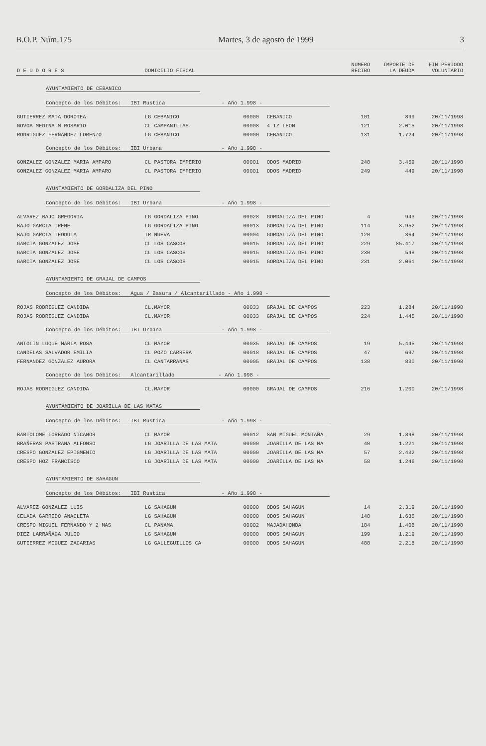B.O.P. Núm.175 Martes, 3 de agosto de 1999 3
| D E U D O R E S | DOMICILIO FISCAL | | | NUMERO RECIBO | IMPORTE DE LA DEUDA | FIN PERIODO VOLUNTARIO |
| --- | --- | --- | --- | --- | --- | --- |
| AYUNTAMIENTO DE CEBANICO | | | | | | |
| Concepto de los Débitos: IBI Rustica - Año 1.998 - | | | | | | |
| GUTIERREZ MATA DOROTEA | LG CEBANICO | 00000 | CEBANICO | 101 | 899 | 20/11/1998 |
| NOVOA MEDINA M ROSARIO | CL CAMPANILLAS | 00008 | 4 IZ LEON | 121 | 2.015 | 20/11/1998 |
| RODRIGUEZ FERNANDEZ LORENZO | LG CEBANICO | 00000 | CEBANICO | 131 | 1.724 | 20/11/1998 |
| Concepto de los Débitos: IBI Urbana - Año 1.998 - | | | | | | |
| GONZALEZ GONZALEZ MARIA AMPARO | CL PASTORA IMPERIO | 00001 | ODOS MADRID | 248 | 3.459 | 20/11/1998 |
| GONZALEZ GONZALEZ MARIA AMPARO | CL PASTORA IMPERIO | 00001 | ODOS MADRID | 249 | 449 | 20/11/1998 |
| AYUNTAMIENTO DE GORDALIZA DEL PINO | | | | | | |
| Concepto de los Débitos: IBI Urbana - Año 1.998 - | | | | | | |
| ALVAREZ BAJO GREGORIA | LG GORDALIZA PINO | 00028 | GORDALIZA DEL PINO | 4 | 943 | 20/11/1998 |
| BAJO GARCIA IRENE | LG GORDALIZA PINO | 00013 | GORDALIZA DEL PINO | 114 | 3.952 | 20/11/1998 |
| BAJO GARCIA TEODULA | TR NUEVA | 00004 | GORDALIZA DEL PINO | 120 | 864 | 20/11/1998 |
| GARCIA GONZALEZ JOSE | CL LOS CASCOS | 00015 | GORDALIZA DEL PINO | 229 | 85.417 | 20/11/1998 |
| GARCIA GONZALEZ JOSE | CL LOS CASCOS | 00015 | GORDALIZA DEL PINO | 230 | 548 | 20/11/1998 |
| GARCIA GONZALEZ JOSE | CL LOS CASCOS | 00015 | GORDALIZA DEL PINO | 231 | 2.061 | 20/11/1998 |
| AYUNTAMIENTO DE GRAJAL DE CAMPOS | | | | | | |
| Concepto de los Débitos: Agua / Basura / Alcantarillado - Año 1.998 - | | | | | | |
| ROJAS RODRIGUEZ CANDIDA | CL.MAYOR | 00033 | GRAJAL DE CAMPOS | 223 | 1.284 | 20/11/1998 |
| ROJAS RODRIGUEZ CANDIDA | CL.MAYOR | 00033 | GRAJAL DE CAMPOS | 224 | 1.445 | 20/11/1998 |
| Concepto de los Débitos: IBI Urbana - Año 1.998 - | | | | | | |
| ANTOLIN LUQUE MARIA ROSA | CL MAYOR | 00035 | GRAJAL DE CAMPOS | 19 | 5.445 | 20/11/1998 |
| CANDELAS SALVADOR EMILIA | CL POZO CARRERA | 00018 | GRAJAL DE CAMPOS | 47 | 697 | 20/11/1998 |
| FERNANDEZ GONZALEZ AURORA | CL CANTARRANAS | 00005 | GRAJAL DE CAMPOS | 138 | 830 | 20/11/1998 |
| Concepto de los Débitos: Alcantarillado - Año 1.998 - | | | | | | |
| ROJAS RODRIGUEZ CANDIDA | CL.MAYOR | 00000 | GRAJAL DE CAMPOS | 216 | 1.200 | 20/11/1998 |
| AYUNTAMIENTO DE JOARILLA DE LAS MATAS | | | | | | |
| Concepto de los Débitos: IBI Rustica - Año 1.998 - | | | | | | |
| BARTOLOME TORBADO NICANOR | CL MAYOR | 00012 | SAN MIGUEL MONTAÑA | 29 | 1.898 | 20/11/1998 |
| BRAÑERAS PASTRANA ALFONSO | LG JOARILLA DE LAS MATA | 00000 | JOARILLA DE LAS MA | 40 | 1.221 | 20/11/1998 |
| CRESPO GONZALEZ EPIGMENIO | LG JOARILLA DE LAS MATA | 00000 | JOARILLA DE LAS MA | 57 | 2.432 | 20/11/1998 |
| CRESPO HOZ FRANCISCO | LG JOARILLA DE LAS MATA | 00000 | JOARILLA DE LAS MA | 58 | 1.246 | 20/11/1998 |
| AYUNTAMIENTO DE SAHAGUN | | | | | | |
| Concepto de los Débitos: IBI Rustica - Año 1.998 - | | | | | | |
| ALVAREZ GONZALEZ LUIS | LG SAHAGUN | 00000 | ODOS SAHAGUN | 14 | 2.319 | 20/11/1998 |
| CELADA GARRIDO ANACLETA | LG SAHAGUN | 00000 | ODOS SAHAGUN | 148 | 1.635 | 20/11/1998 |
| CRESPO MIGUEL FERNANDO Y 2 MAS | CL PANAMA | 00002 | MAJADAHONDA | 184 | 1.408 | 20/11/1998 |
| DIEZ LARRAÑAGA JULIO | LG SAHAGUN | 00000 | ODOS SAHAGUN | 199 | 1.219 | 20/11/1998 |
| GUTIERREZ MIGUEZ ZACARIAS | LG GALLEGUILLOS CA | 00000 | ODOS SAHAGUN | 488 | 2.218 | 20/11/1998 |